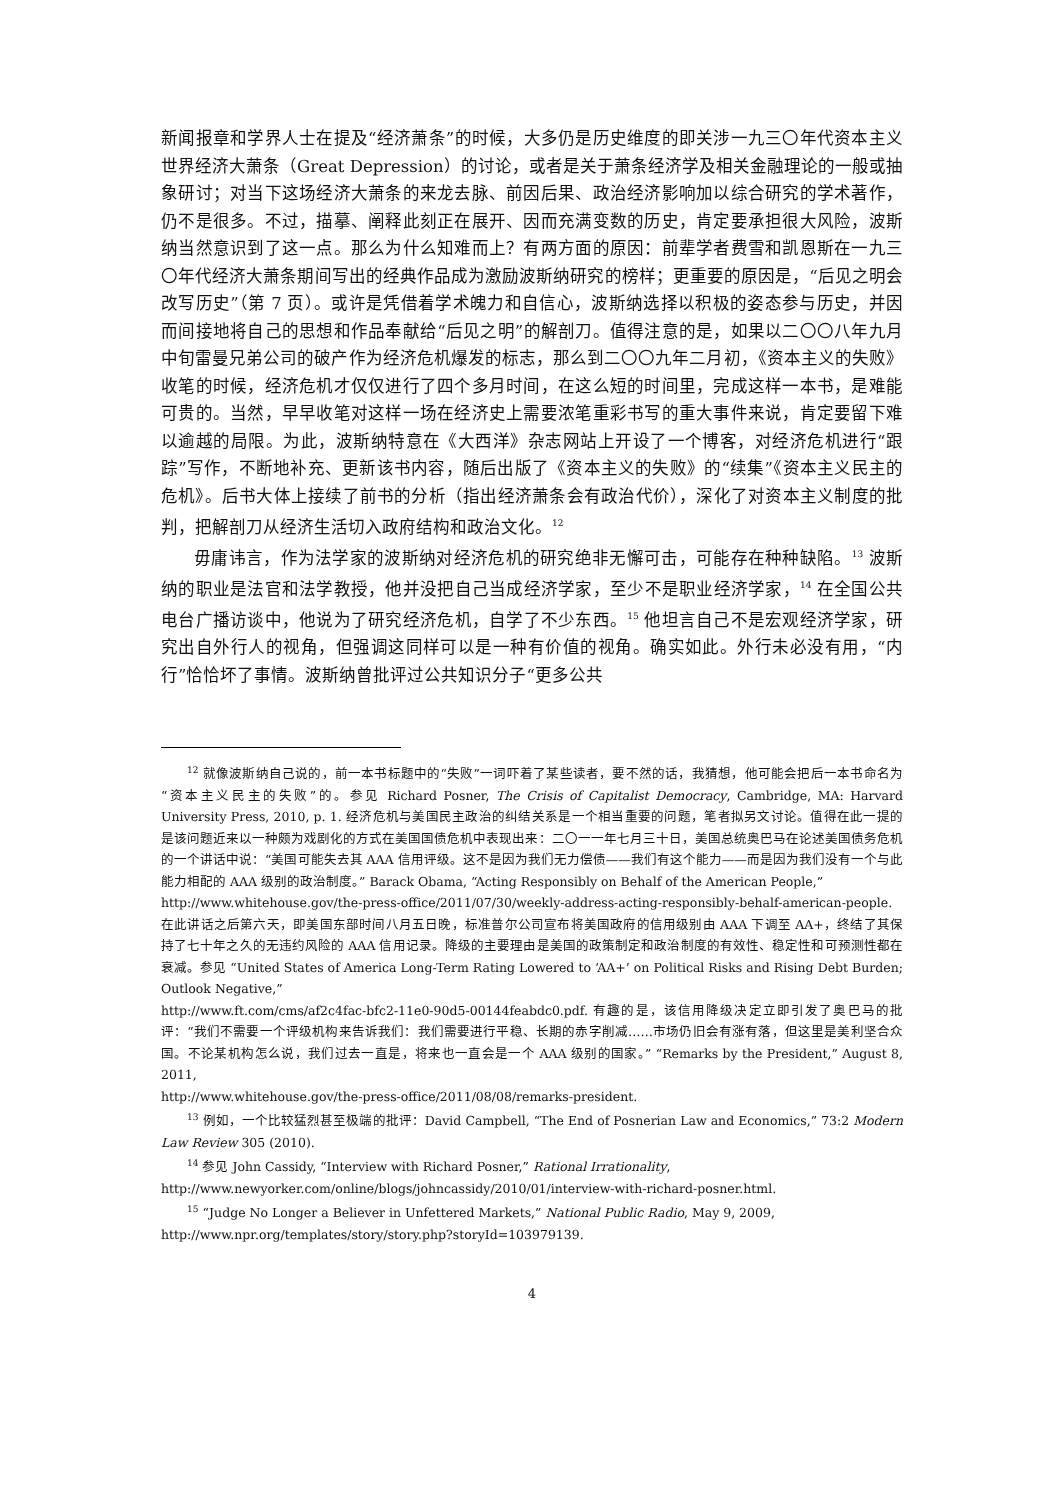新闻报章和学界人士在提及“经济萧条”的时候，大多仍是历史维度的即关涉一九三〇年代资本主义世界经济大萧条（Great Depression）的讨论，或者是关于萧条经济学及相关金融理论的一般或抽象研讨；对当下这场经济大萧条的来龙去脉、前因后果、政治经济影响加以综合研究的学术著作，仍不是很多。不过，描摹、阐释此刻正在展开、因而充满变数的历史，肯定要承担很大风险，波斯纳当然意识到了这一点。那么为什么知难而上？有两方面的原因：前辈学者费雪和凯恩斯在一九三〇年代经济大萧条期间写出的经典作品成为激励波斯纳研究的榜样；更重要的原因是，“后见之明会改写历史”（第 7 页）。或许是凭借着学术魄力和自信心，波斯纳选择以积极的姿态参与历史，并因而间接地将自己的思想和作品奉献给“后见之明”的解剖刀。值得注意的是，如果以二〇〇八年九月中旬雷曼兄弟公司的破产作为经济危机爆发的标志，那么到二〇〇九年二月初，《资本主义的失败》收笔的时候，经济危机才仅仅进行了四个多月时间，在这么短的时间里，完成这样一本书，是难能可贵的。当然，早早收笔对这样一场在经济史上需要浓笔重彩书写的重大事件来说，肯定要留下难以逾越的局限。为此，波斯纳特意在《大西洋》杂志网站上开设了一个博客，对经济危机进行“跟踪”写作，不断地补充、更新该书内容，随后出版了《资本主义的失败》的“续集”《资本主义民主的危机》。后书大体上接续了前书的分析（指出经济萧条会有政治代价），深化了对资本主义制度的批判，把解剖刀从经济生活切入政府结构和政治文化。<sup>12</sup>
毋庸讳言，作为法学家的波斯纳对经济危机的研究绝非无懈可击，可能存在种种缺陷。<sup>13</sup> 波斯纳的职业是法官和法学教授，他并没把自己当成经济学家，至少不是职业经济学家，<sup>14</sup> 在全国公共电台广播访谈中，他说为了研究经济危机，自学了不少东西。<sup>15</sup> 他坦言自己不是宏观经济学家，研究出自外行人的视角，但强调这同样可以是一种有价值的视角。确实如此。外行未必没有用，“内行”恰恰坏了事情。波斯纳曾批评过公共知识分子“更多公共
<sup>12</sup> 就像波斯纳自己说的，前一本书标题中的“失败”一词吓着了某些读者，要不然的话，我猜想，他可能会把后一本书命名为“资本主义民主的失败”的。参见 Richard Posner, The Crisis of Capitalist Democracy, Cambridge, MA: Harvard University Press, 2010, p. 1. 经济危机与美国民主政治的纠结关系是一个相当重要的问题，笔者拟另文讨论。值得在此一提的是该问题近来以一种颇为戏剧化的方式在美国国债危机中表现出来：二〇一一年七月三十日，美国总统奥巴马在论述美国债务危机的一个讲话中说：“美国可能失去其 AAA 信用评级。这不是因为我们无力偿债——我们有这个能力——而是因为我们没有一个与此能力相配的 AAA 级别的政治制度。” Barack Obama, “Acting Responsibly on Behalf of the American People,”
http://www.whitehouse.gov/the-press-office/2011/07/30/weekly-address-acting-responsibly-behalf-american-people. 在此讲话之后第六天，即美国东部时间八月五日晚，标准普尔公司宣布将美国政府的信用级别由 AAA 下调至 AA+，终结了其保持了七十年之久的无违约风险的 AAA 信用记录。降级的主要理由是美国的政策制定和政治制度的有效性、稳定性和可预测性都在衰减。参见 “United States of America Long-Term Rating Lowered to ‘AA+’ on Political Risks and Rising Debt Burden; Outlook Negative,”
http://www.ft.com/cms/af2c4fac-bfc2-11e0-90d5-00144feabdc0.pdf. 有趣的是，该信用降级决定立即引发了奥巴马的批评：“我们不需要一个评级机构来告诉我们：我们需要进行平稳、长期的赤字削减……市场仍旧会有涨有落，但这里是美利坚合众国。不论某机构怎么说，我们过去一直是，将来也一直会是一个 AAA 级别的国家。” “Remarks by the President,” August 8, 2011,
http://www.whitehouse.gov/the-press-office/2011/08/08/remarks-president.
<sup>13</sup> 例如，一个比较猛烈甚至极端的批评：David Campbell, “The End of Posnerian Law and Economics,” 73:2 Modern Law Review 305 (2010).
<sup>14</sup> 参见 John Cassidy, “Interview with Richard Posner,” Rational Irrationality,
http://www.newyorker.com/online/blogs/johncassidy/2010/01/interview-with-richard-posner.html.
<sup>15</sup> “Judge No Longer a Believer in Unfettered Markets,” National Public Radio, May 9, 2009,
http://www.npr.org/templates/story/story.php?storyId=103979139.
4